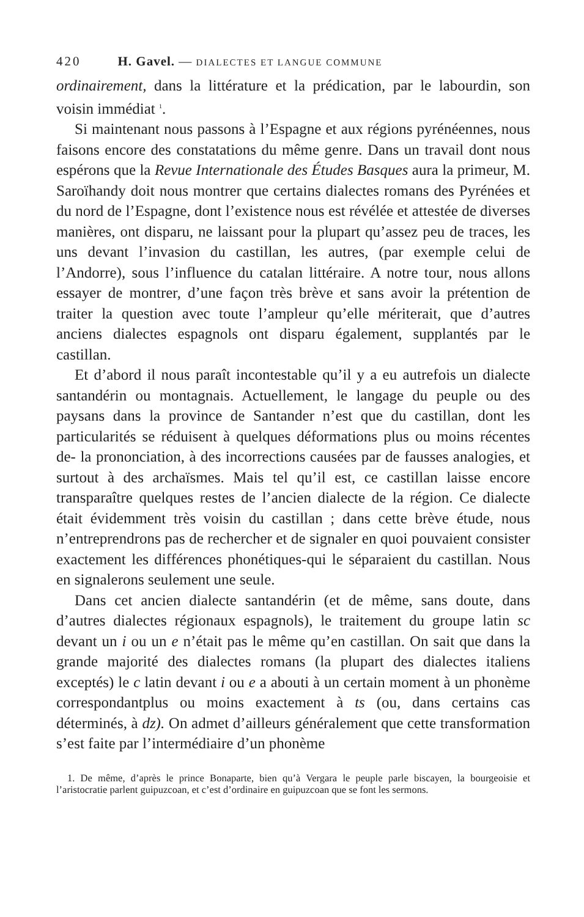420 H. Gavel. — DIALECTES ET LANGUE COMMUNE
ordinairement, dans la littérature et la prédication, par le labourdin, son voisin immédiat <sup>1</sup>.
Si maintenant nous passons à l’Espagne et aux régions pyrénéennes, nous faisons encore des constatations du même genre. Dans un travail dont nous espérons que la Revue Internationale des Études Basques aura la primeur, M. Saroïhandy doit nous montrer que certains dialectes romans des Pyrénées et du nord de l’Espagne, dont l’existence nous est révélée et attestée de diverses manières, ont disparu, ne laissant pour la plupart qu’assez peu de traces, les uns devant l’invasion du castillan, les autres, (par exemple celui de l’Andorre), sous l’influence du catalan littéraire. A notre tour, nous allons essayer de montrer, d’une façon très brève et sans avoir la prétention de traiter la question avec toute l’ampleur qu’elle mériterait, que d’autres anciens dialectes espagnols ont disparu également, supplantés par le castillan.
Et d’abord il nous paraît incontestable qu’il y a eu autrefois un dialecte santandérin ou montagnais. Actuellement, le langage du peuple ou des paysans dans la province de Santander n’est que du castillan, dont les particularités se réduisent à quelques déformations plus ou moins récentes de- la prononciation, à des incorrections causées par de fausses analogies, et surtout à des archaïsmes. Mais tel qu’il est, ce castillan laisse encore transparaître quelques restes de l’ancien dialecte de la région. Ce dialecte était évidemment très voisin du castillan ; dans cette brève étude, nous n’entreprendrons pas de rechercher et de signaler en quoi pouvaient consister exactement les différences phonétiques-qui le séparaient du castillan. Nous en signalerons seulement une seule.
Dans cet ancien dialecte santandérin (et de même, sans doute, dans d’autres dialectes régionaux espagnols), le traitement du groupe latin sc devant un i ou un e n’était pas le même qu’en castillan. On sait que dans la grande majorité des dialectes romans (la plupart des dialectes italiens exceptés) le c latin devant i ou e a abouti à un certain moment à un phonème correspondantplus ou moins exactement à ts (ou, dans certains cas déterminés, à dz). On admet d’ailleurs généralement que cette transformation s’est faite par l’intermédiaire d’un phonème
1. De même, d’après le prince Bonaparte, bien qu’à Vergara le peuple parle biscayen, la bourgeoisie et l’aristocratie parlent guipuzcoan, et c’est d’ordinaire en guipuzcoan que se font les sermons.